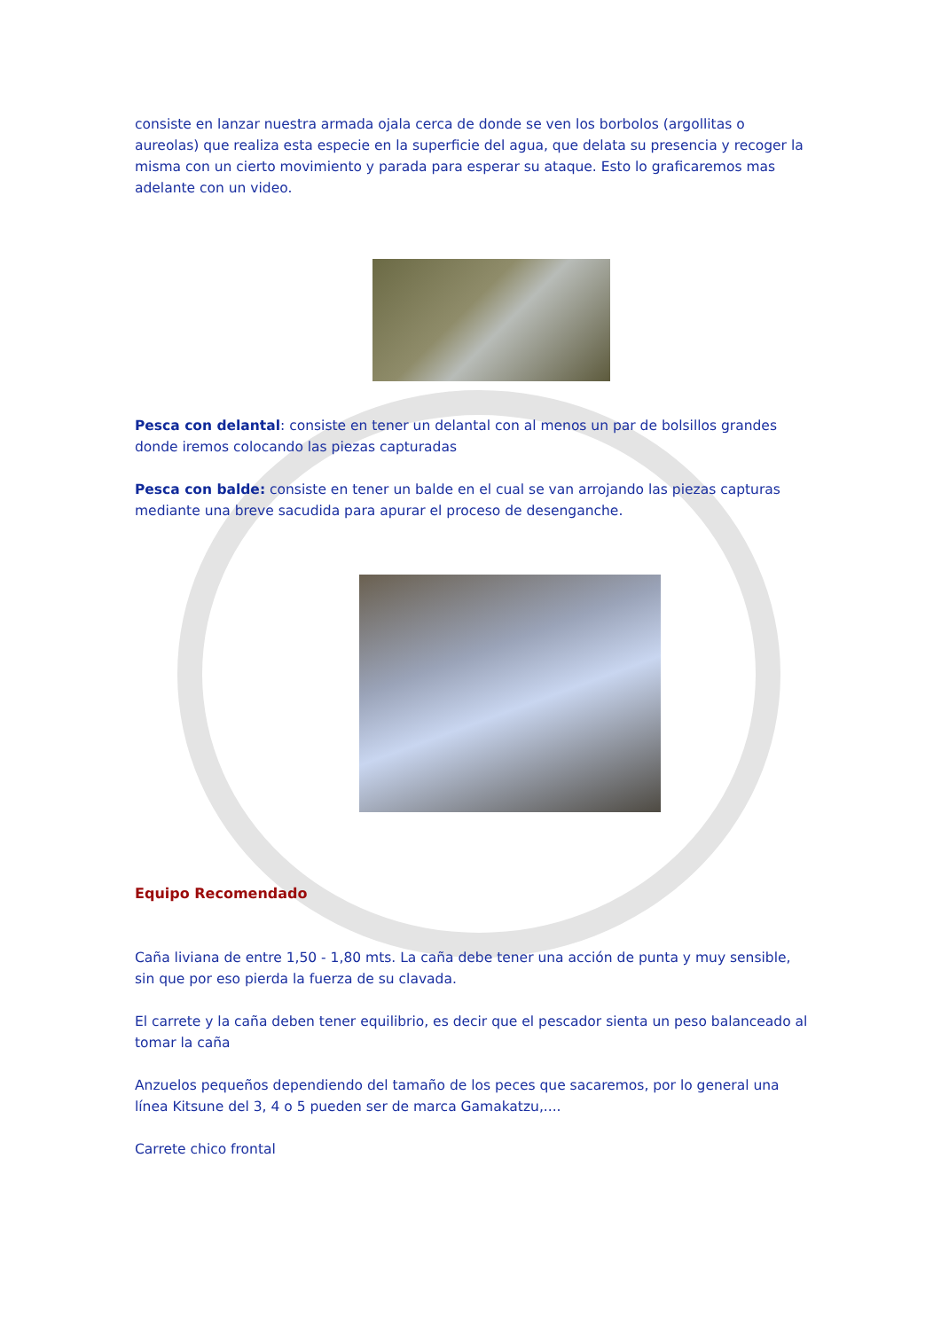consiste en lanzar nuestra armada ojala cerca de donde se ven los borbolos (argollitas o aureolas) que realiza esta especie en la superficie del agua, que delata su presencia y recoger la misma con un cierto movimiento y parada para esperar su ataque. Esto lo graficaremos mas adelante con un video.
Pesca con delantal: consiste en tener un delantal con al menos un par de bolsillos grandes donde iremos colocando las piezas capturadas
Pesca con balde: consiste en tener un balde en el cual se van arrojando las piezas capturas mediante una breve sacudida para apurar el proceso de desenganche.
Equipo Recomendado
Caña liviana de entre 1,50 - 1,80 mts. La caña debe tener una acción de punta y muy sensible, sin que por eso pierda la fuerza de su clavada.
El carrete y la caña deben tener equilibrio, es decir que el pescador sienta un peso balanceado al tomar la caña
Anzuelos pequeños dependiendo del tamaño de los peces que sacaremos, por lo general una línea Kitsune del 3, 4 o 5 pueden ser de marca Gamakatzu,....
Carrete chico frontal